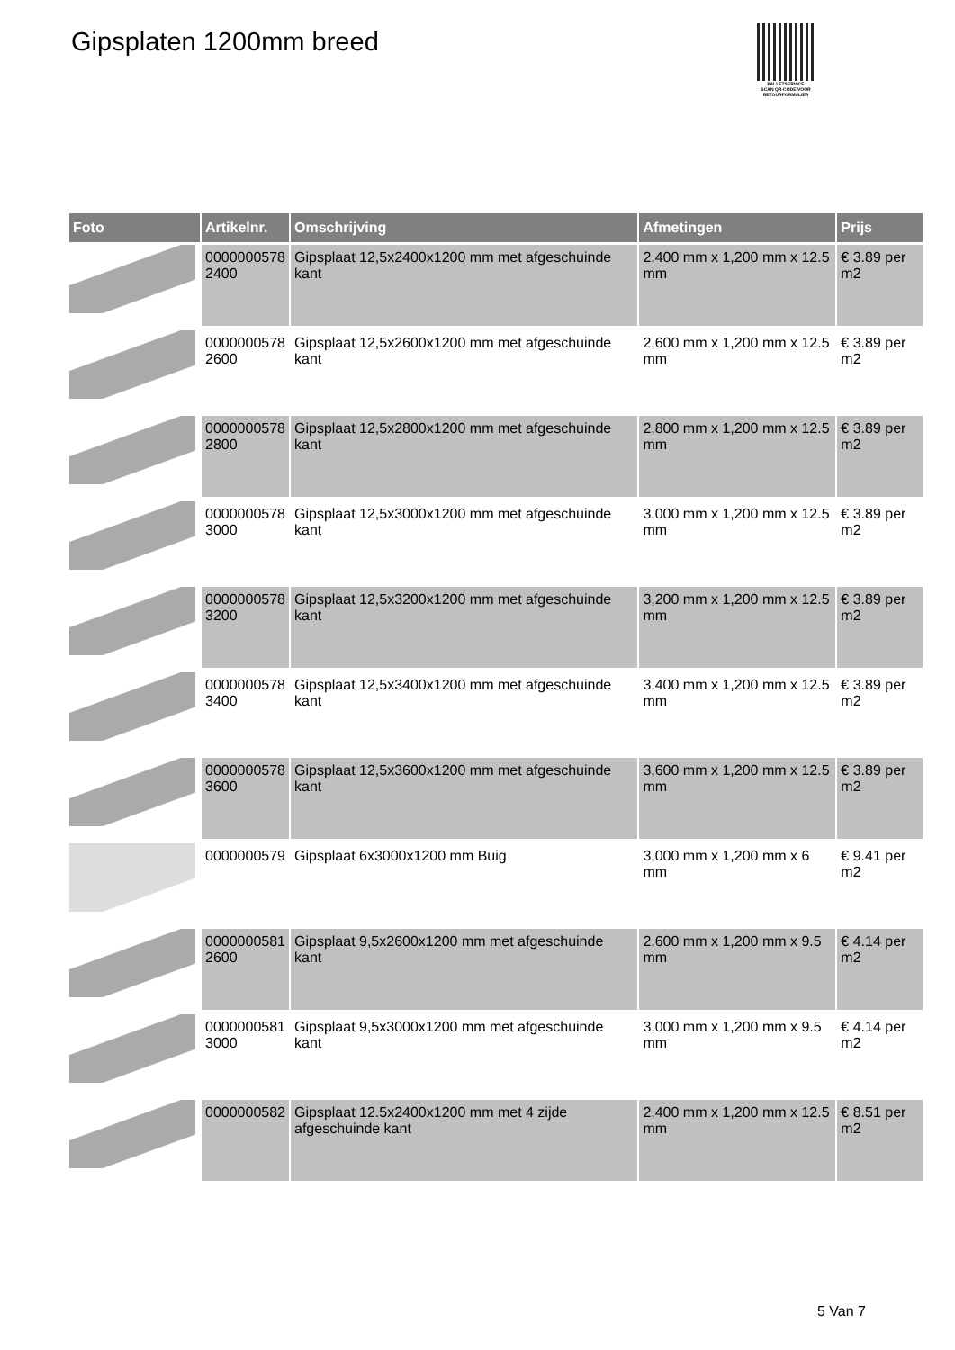Gipsplaten 1200mm breed
PALLETSERVICE
SCAN QR-CODE VOOR
RETOURFORMULIER
| Foto | Artikelnr. | Omschrijving | Afmetingen | Prijs |
| --- | --- | --- | --- | --- |
| | 0000000578 2400 | Gipsplaat 12,5x2400x1200 mm met afgeschuinde kant | 2,400 mm x 1,200 mm x 12.5 mm | € 3.89 per m2 |
| | 0000000578 2600 | Gipsplaat 12,5x2600x1200 mm met afgeschuinde kant | 2,600 mm x 1,200 mm x 12.5 mm | € 3.89 per m2 |
| | 0000000578 2800 | Gipsplaat 12,5x2800x1200 mm met afgeschuinde kant | 2,800 mm x 1,200 mm x 12.5 mm | € 3.89 per m2 |
| | 0000000578 3000 | Gipsplaat 12,5x3000x1200 mm met afgeschuinde kant | 3,000 mm x 1,200 mm x 12.5 mm | € 3.89 per m2 |
| | 0000000578 3200 | Gipsplaat 12,5x3200x1200 mm met afgeschuinde kant | 3,200 mm x 1,200 mm x 12.5 mm | € 3.89 per m2 |
| | 0000000578 3400 | Gipsplaat 12,5x3400x1200 mm met afgeschuinde kant | 3,400 mm x 1,200 mm x 12.5 mm | € 3.89 per m2 |
| | 0000000578 3600 | Gipsplaat 12,5x3600x1200 mm met afgeschuinde kant | 3,600 mm x 1,200 mm x 12.5 mm | € 3.89 per m2 |
| | 0000000579 | Gipsplaat 6x3000x1200 mm Buig | 3,000 mm x 1,200 mm x 6 mm | € 9.41 per m2 |
| | 0000000581 2600 | Gipsplaat 9,5x2600x1200 mm met afgeschuinde kant | 2,600 mm x 1,200 mm x 9.5 mm | € 4.14 per m2 |
| | 0000000581 3000 | Gipsplaat 9,5x3000x1200 mm met afgeschuinde kant | 3,000 mm x 1,200 mm x 9.5 mm | € 4.14 per m2 |
| | 0000000582 | Gipsplaat 12.5x2400x1200 mm met 4 zijde afgeschuinde kant | 2,400 mm x 1,200 mm x 12.5 mm | € 8.51 per m2 |
5 Van 7